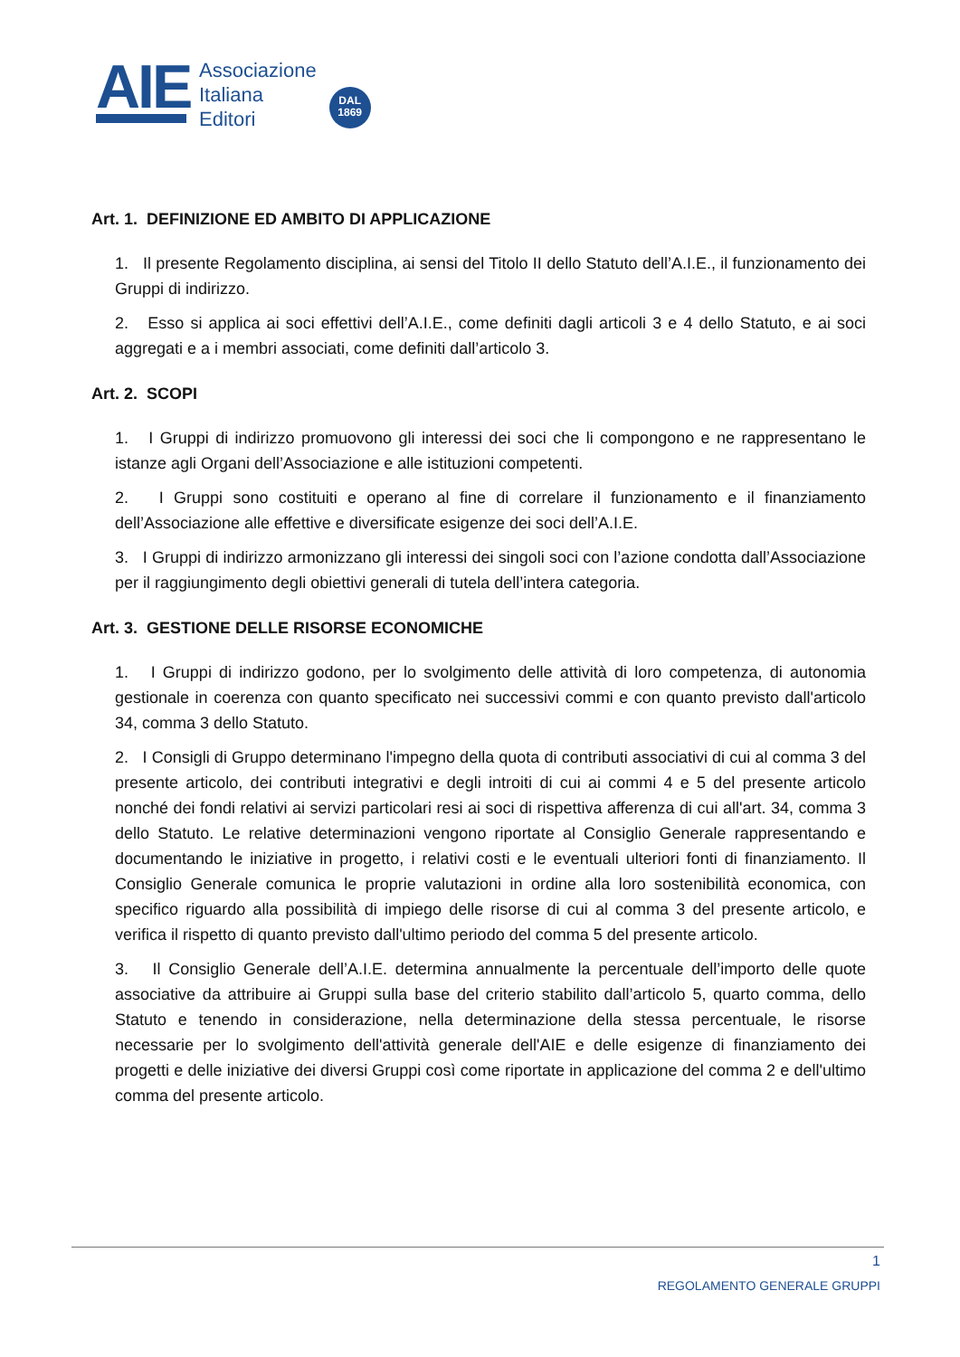AIE
Associazione
Italiana
Editori
DAL
1869
Art. 1. DEFINIZIONE ED AMBITO DI APPLICAZIONE
1. Il presente Regolamento disciplina, ai sensi del Titolo II dello Statuto dell’A.I.E., il funzionamento dei Gruppi di indirizzo.
2. Esso si applica ai soci effettivi dell’A.I.E., come definiti dagli articoli 3 e 4 dello Statuto, e ai soci aggregati e a i membri associati, come definiti dall’articolo 3.
Art. 2. SCOPI
1. I Gruppi di indirizzo promuovono gli interessi dei soci che li compongono e ne rappresentano le istanze agli Organi dell’Associazione e alle istituzioni competenti.
2. I Gruppi sono costituiti e operano al fine di correlare il funzionamento e il finanziamento dell’Associazione alle effettive e diversificate esigenze dei soci dell’A.I.E.
3. I Gruppi di indirizzo armonizzano gli interessi dei singoli soci con l’azione condotta dall’Associazione per il raggiungimento degli obiettivi generali di tutela dell’intera categoria.
Art. 3. GESTIONE DELLE RISORSE ECONOMICHE
1. I Gruppi di indirizzo godono, per lo svolgimento delle attività di loro competenza, di autonomia gestionale in coerenza con quanto specificato nei successivi commi e con quanto previsto dall'articolo 34, comma 3 dello Statuto.
2. I Consigli di Gruppo determinano l'impegno della quota di contributi associativi di cui al comma 3 del presente articolo, dei contributi integrativi e degli introiti di cui ai commi 4 e 5 del presente articolo nonché dei fondi relativi ai servizi particolari resi ai soci di rispettiva afferenza di cui all'art. 34, comma 3 dello Statuto. Le relative determinazioni vengono riportate al Consiglio Generale rappresentando e documentando le iniziative in progetto, i relativi costi e le eventuali ulteriori fonti di finanziamento. Il Consiglio Generale comunica le proprie valutazioni in ordine alla loro sostenibilità economica, con specifico riguardo alla possibilità di impiego delle risorse di cui al comma 3 del presente articolo, e verifica il rispetto di quanto previsto dall'ultimo periodo del comma 5 del presente articolo.
3. Il Consiglio Generale dell’A.I.E. determina annualmente la percentuale dell’importo delle quote associative da attribuire ai Gruppi sulla base del criterio stabilito dall’articolo 5, quarto comma, dello Statuto e tenendo in considerazione, nella determinazione della stessa percentuale, le risorse necessarie per lo svolgimento dell'attività generale dell'AIE e delle esigenze di finanziamento dei progetti e delle iniziative dei diversi Gruppi così come riportate in applicazione del comma 2 e dell'ultimo comma del presente articolo.
1
REGOLAMENTO GENERALE GRUPPI